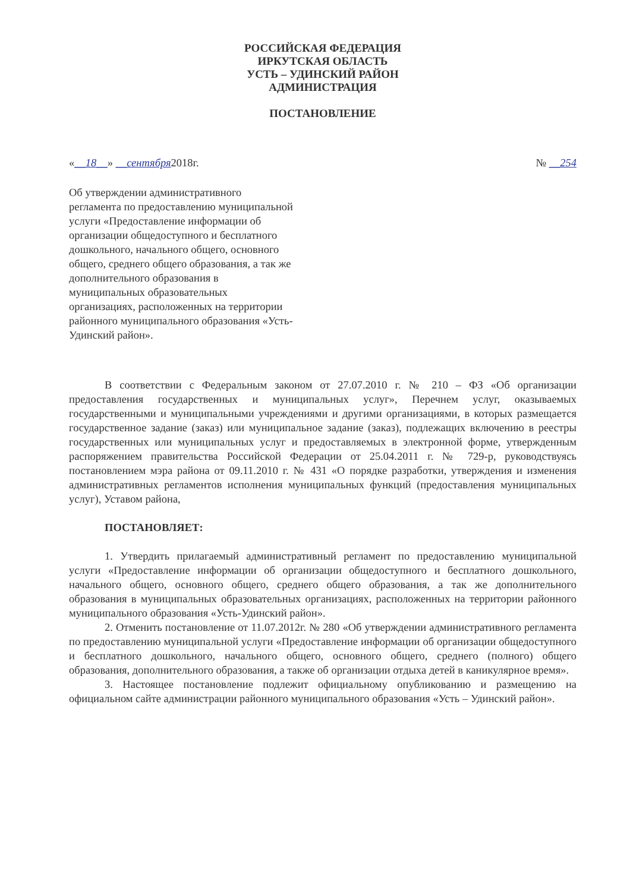РОССИЙСКАЯ ФЕДЕРАЦИЯ
ИРКУТСКАЯ ОБЛАСТЬ
УСТЬ – УДИНСКИЙ РАЙОН
АДМИНИСТРАЦИЯ
ПОСТАНОВЛЕНИЕ
«__18__» __сентября2018г. № __254
Об утверждении административного регламента по предоставлению муниципальной услуги «Предоставление информации об организации общедоступного и бесплатного дошкольного, начального общего, основного общего, среднего общего образования, а так же дополнительного образования в муниципальных образовательных организациях, расположенных на территории районного муниципального образования «Усть-Удинский район».
В соответствии с Федеральным законом от 27.07.2010 г. № 210 – ФЗ «Об организации предоставления государственных и муниципальных услуг», Перечнем услуг, оказываемых государственными и муниципальными учреждениями и другими организациями, в которых размещается государственное задание (заказ) или муниципальное задание (заказ), подлежащих включению в реестры государственных или муниципальных услуг и предоставляемых в электронной форме, утвержденным распоряжением правительства Российской Федерации от 25.04.2011 г. № 729-р, руководствуясь постановлением мэра района от 09.11.2010 г. № 431 «О порядке разработки, утверждения и изменения административных регламентов исполнения муниципальных функций (предоставления муниципальных услуг), Уставом района,
ПОСТАНОВЛЯЕТ:
1. Утвердить прилагаемый административный регламент по предоставлению муниципальной услуги «Предоставление информации об организации общедоступного и бесплатного дошкольного, начального общего, основного общего, среднего общего образования, а так же дополнительного образования в муниципальных образовательных организациях, расположенных на территории районного муниципального образования «Усть-Удинский район».
2. Отменить постановление от 11.07.2012г. № 280 «Об утверждении административного регламента по предоставлению муниципальной услуги «Предоставление информации об организации общедоступного и бесплатного дошкольного, начального общего, основного общего, среднего (полного) общего образования, дополнительного образования, а также об организации отдыха детей в каникулярное время».
3. Настоящее постановление подлежит официальному опубликованию и размещению на официальном сайте администрации районного муниципального образования «Усть – Удинский район».